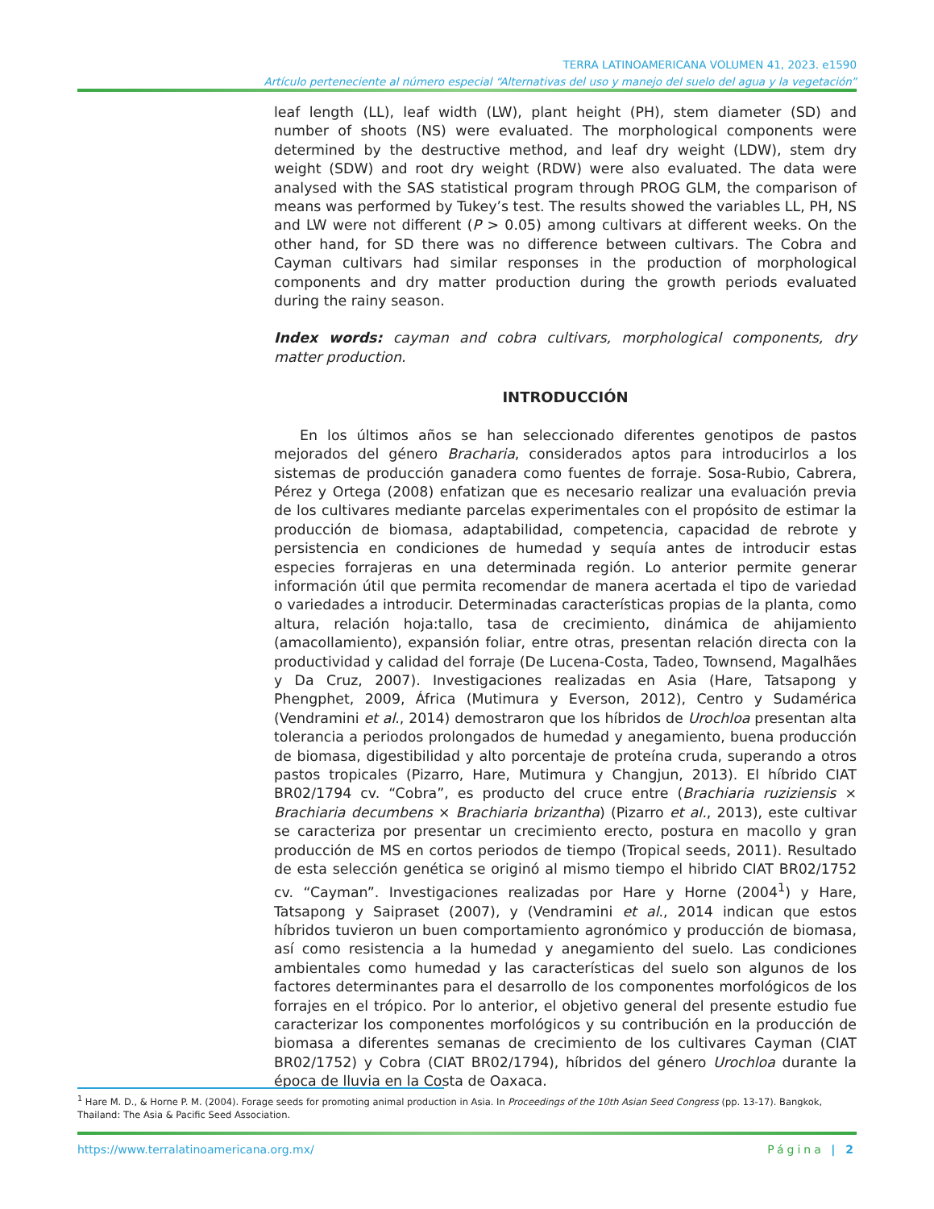TERRA LATINOAMERICANA VOLUMEN 41, 2023. e1590
Artículo perteneciente al número especial “Alternativas del uso y manejo del suelo del agua y la vegetación”
leaf length (LL), leaf width (LW), plant height (PH), stem diameter (SD) and number of shoots (NS) were evaluated. The morphological components were determined by the destructive method, and leaf dry weight (LDW), stem dry weight (SDW) and root dry weight (RDW) were also evaluated. The data were analysed with the SAS statistical program through PROG GLM, the comparison of means was performed by Tukey’s test. The results showed the variables LL, PH, NS and LW were not different (P > 0.05) among cultivars at different weeks. On the other hand, for SD there was no difference between cultivars. The Cobra and Cayman cultivars had similar responses in the production of morphological components and dry matter production during the growth periods evaluated during the rainy season.
Index words: cayman and cobra cultivars, morphological components, dry matter production.
INTRODUCCIÓN
En los últimos años se han seleccionado diferentes genotipos de pastos mejorados del género Bracharia, considerados aptos para introducirlos a los sistemas de producción ganadera como fuentes de forraje. Sosa-Rubio, Cabrera, Pérez y Ortega (2008) enfatizan que es necesario realizar una evaluación previa de los cultivares mediante parcelas experimentales con el propósito de estimar la producción de biomasa, adaptabilidad, competencia, capacidad de rebrote y persistencia en condiciones de humedad y sequía antes de introducir estas especies forrajeras en una determinada región. Lo anterior permite generar información útil que permita recomendar de manera acertada el tipo de variedad o variedades a introducir. Determinadas características propias de la planta, como altura, relación hoja:tallo, tasa de crecimiento, dinámica de ahijamiento (amacollamiento), expansión foliar, entre otras, presentan relación directa con la productividad y calidad del forraje (De Lucena-Costa, Tadeo, Townsend, Magalhães y Da Cruz, 2007). Investigaciones realizadas en Asia (Hare, Tatsapong y Phengphet, 2009, África (Mutimura y Everson, 2012), Centro y Sudamérica (Vendramini et al., 2014) demostraron que los híbridos de Urochloa presentan alta tolerancia a periodos prolongados de humedad y anegamiento, buena producción de biomasa, digestibilidad y alto porcentaje de proteína cruda, superando a otros pastos tropicales (Pizarro, Hare, Mutimura y Changjun, 2013). El híbrido CIAT BR02/1794 cv. “Cobra”, es producto del cruce entre (Brachiaria ruziziensis × Brachiaria decumbens × Brachiaria brizantha) (Pizarro et al., 2013), este cultivar se caracteriza por presentar un crecimiento erecto, postura en macollo y gran producción de MS en cortos periodos de tiempo (Tropical seeds, 2011). Resultado de esta selección genética se originó al mismo tiempo el hibrido CIAT BR02/1752 cv. “Cayman”. Investigaciones realizadas por Hare y Horne (2004<sup>1</sup>) y Hare, Tatsapong y Saipraset (2007), y (Vendramini et al., 2014 indican que estos híbridos tuvieron un buen comportamiento agronómico y producción de biomasa, así como resistencia a la humedad y anegamiento del suelo. Las condiciones ambientales como humedad y las características del suelo son algunos de los factores determinantes para el desarrollo de los componentes morfológicos de los forrajes en el trópico. Por lo anterior, el objetivo general del presente estudio fue caracterizar los componentes morfológicos y su contribución en la producción de biomasa a diferentes semanas de crecimiento de los cultivares Cayman (CIAT BR02/1752) y Cobra (CIAT BR02/1794), híbridos del género Urochloa durante la época de lluvia en la Costa de Oaxaca.
<sup>1</sup> Hare M. D., & Horne P. M. (2004). Forage seeds for promoting animal production in Asia. In Proceedings of the 10th Asian Seed Congress (pp. 13-17). Bangkok, Thailand: The Asia & Pacific Seed Association.
https://www.terralatinoamericana.org.mx/ Página | 2